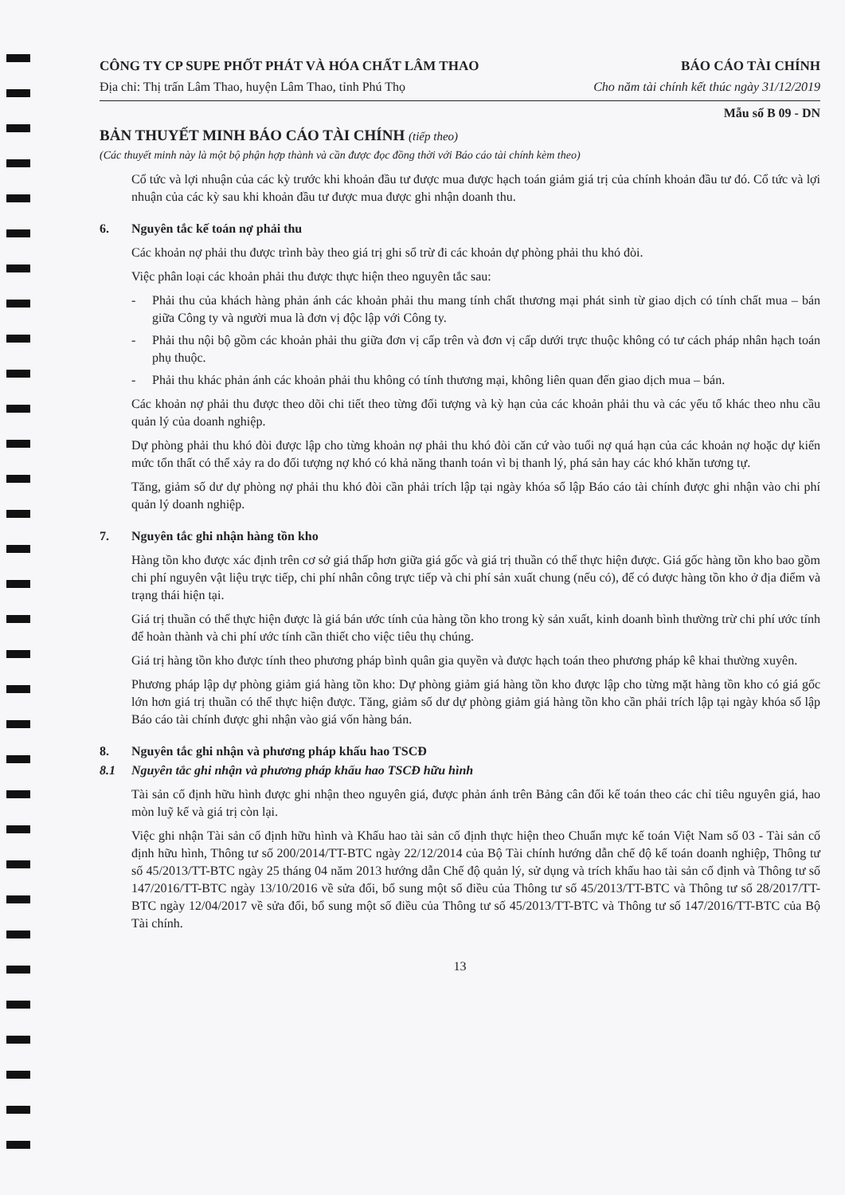CÔNG TY CP SUPE PHỐT PHÁT VÀ HÓA CHẤT LÂM THAO BÁO CÁO TÀI CHÍNH
Địa chỉ: Thị trấn Lâm Thao, huyện Lâm Thao, tỉnh Phú Thọ Cho năm tài chính kết thúc ngày 31/12/2019
Mẫu số B 09 - DN
BẢN THUYẾT MINH BÁO CÁO TÀI CHÍNH (tiếp theo)
(Các thuyết minh này là một bộ phận hợp thành và cần được đọc đồng thời với Báo cáo tài chính kèm theo)
Cổ tức và lợi nhuận của các kỳ trước khi khoản đầu tư được mua được hạch toán giảm giá trị của chính khoản đầu tư đó. Cổ tức và lợi nhuận của các kỳ sau khi khoản đầu tư được mua được ghi nhận doanh thu.
6. Nguyên tắc kế toán nợ phải thu
Các khoản nợ phải thu được trình bày theo giá trị ghi sổ trừ đi các khoản dự phòng phải thu khó đòi.
Việc phân loại các khoản phải thu được thực hiện theo nguyên tắc sau:
- Phải thu của khách hàng phản ánh các khoản phải thu mang tính chất thương mại phát sinh từ giao dịch có tính chất mua – bán giữa Công ty và người mua là đơn vị độc lập với Công ty.
- Phải thu nội bộ gồm các khoản phải thu giữa đơn vị cấp trên và đơn vị cấp dưới trực thuộc không có tư cách pháp nhân hạch toán phụ thuộc.
- Phải thu khác phản ánh các khoản phải thu không có tính thương mại, không liên quan đến giao dịch mua – bán.
Các khoản nợ phải thu được theo dõi chi tiết theo từng đối tượng và kỳ hạn của các khoản phải thu và các yếu tố khác theo nhu cầu quản lý của doanh nghiệp.
Dự phòng phải thu khó đòi được lập cho từng khoản nợ phải thu khó đòi căn cứ vào tuổi nợ quá hạn của các khoản nợ hoặc dự kiến mức tổn thất có thể xảy ra do đối tượng nợ khó có khả năng thanh toán vì bị thanh lý, phá sản hay các khó khăn tương tự.
Tăng, giảm số dư dự phòng nợ phải thu khó đòi cần phải trích lập tại ngày khóa sổ lập Báo cáo tài chính được ghi nhận vào chi phí quản lý doanh nghiệp.
7. Nguyên tắc ghi nhận hàng tồn kho
Hàng tồn kho được xác định trên cơ sở giá thấp hơn giữa giá gốc và giá trị thuần có thể thực hiện được. Giá gốc hàng tồn kho bao gồm chi phí nguyên vật liệu trực tiếp, chi phí nhân công trực tiếp và chi phí sản xuất chung (nếu có), để có được hàng tồn kho ở địa điểm và trạng thái hiện tại.
Giá trị thuần có thể thực hiện được là giá bán ước tính của hàng tồn kho trong kỳ sản xuất, kinh doanh bình thường trừ chi phí ước tính để hoàn thành và chi phí ước tính cần thiết cho việc tiêu thụ chúng.
Giá trị hàng tồn kho được tính theo phương pháp bình quân gia quyền và được hạch toán theo phương pháp kê khai thường xuyên.
Phương pháp lập dự phòng giảm giá hàng tồn kho: Dự phòng giảm giá hàng tồn kho được lập cho từng mặt hàng tồn kho có giá gốc lớn hơn giá trị thuần có thể thực hiện được. Tăng, giảm số dư dự phòng giảm giá hàng tồn kho cần phải trích lập tại ngày khóa sổ lập Báo cáo tài chính được ghi nhận vào giá vốn hàng bán.
8. Nguyên tắc ghi nhận và phương pháp khấu hao TSCĐ
8.1 Nguyên tắc ghi nhận và phương pháp khấu hao TSCĐ hữu hình
Tài sản cố định hữu hình được ghi nhận theo nguyên giá, được phản ánh trên Bảng cân đối kế toán theo các chỉ tiêu nguyên giá, hao mòn luỹ kế và giá trị còn lại.
Việc ghi nhận Tài sản cố định hữu hình và Khấu hao tài sản cố định thực hiện theo Chuẩn mực kế toán Việt Nam số 03 - Tài sản cố định hữu hình, Thông tư số 200/2014/TT-BTC ngày 22/12/2014 của Bộ Tài chính hướng dẫn chế độ kế toán doanh nghiệp, Thông tư số 45/2013/TT-BTC ngày 25 tháng 04 năm 2013 hướng dẫn Chế độ quản lý, sử dụng và trích khấu hao tài sản cố định và Thông tư số 147/2016/TT-BTC ngày 13/10/2016 về sửa đổi, bổ sung một số điều của Thông tư số 45/2013/TT-BTC và Thông tư số 28/2017/TT-BTC ngày 12/04/2017 về sửa đổi, bổ sung một số điều của Thông tư số 45/2013/TT-BTC và Thông tư số 147/2016/TT-BTC của Bộ Tài chính.
13